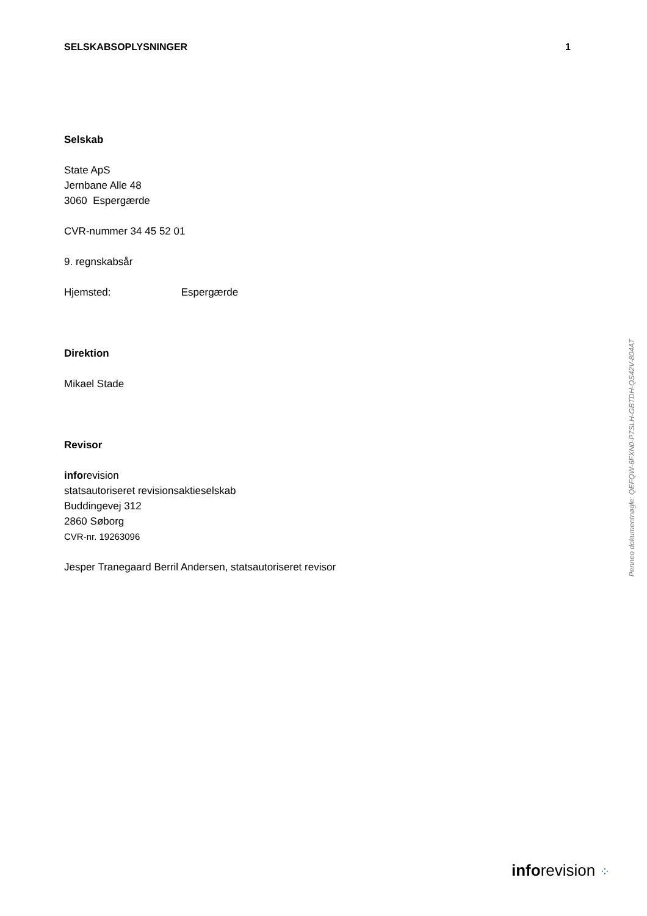SELSKABSOPLYSNINGER 1
Selskab
State ApS
Jernbane Alle 48
3060 Espergærde
CVR-nummer 34 45 52 01
9. regnskabsår
Hjemsted: Espergærde
Direktion
Mikael Stade
Revisor
inforevision
statsautoriseret revisionsaktieselskab
Buddingevej 312
2860 Søborg
CVR-nr. 19263096
Jesper Tranegaard Berril Andersen, statsautoriseret revisor
Penneo dokumentnøgle: QEFQW-6FXN0-P7SLH-GBTDH-QS42V-804AT
inforevision ⁘